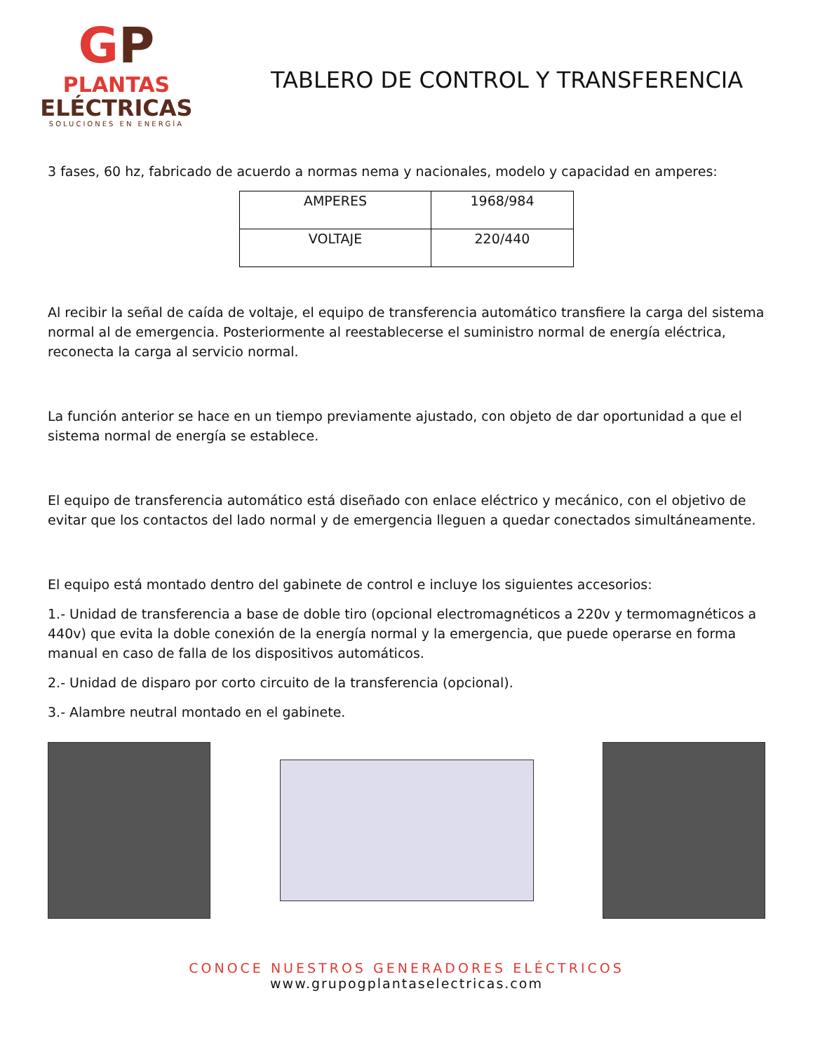GP
PLANTAS
ELÉCTRICAS
SOLUCIONES EN ENERGÍA
TABLERO DE CONTROL Y TRANSFERENCIA
3 fases, 60 hz, fabricado de acuerdo a normas nema y nacionales, modelo y capacidad en amperes:
| AMPERES | 1968/984 |
| VOLTAJE | 220/440 |
Al recibir la señal de caída de voltaje, el equipo de transferencia automático transfiere la carga del sistema normal al de emergencia. Posteriormente al reestablecerse el suministro normal de energía eléctrica, reconecta la carga al servicio normal.
La función anterior se hace en un tiempo previamente ajustado, con objeto de dar oportunidad a que el sistema normal de energía se establece.
El equipo de transferencia automático está diseñado con enlace eléctrico y mecánico, con el objetivo de evitar que los contactos del lado normal y de emergencia lleguen a quedar conectados simultáneamente.
El equipo está montado dentro del gabinete de control e incluye los siguientes accesorios:
1.- Unidad de transferencia a base de doble tiro (opcional electromagnéticos a 220v y termomagnéticos a 440v) que evita la doble conexión de la energía normal y la emergencia, que puede operarse en forma manual en caso de falla de los dispositivos automáticos.
2.- Unidad de disparo por corto circuito de la transferencia (opcional).
3.- Alambre neutral montado en el gabinete.
CONOCE NUESTROS GENERADORES ELÉCTRICOS
www.grupogplantaselectricas.com